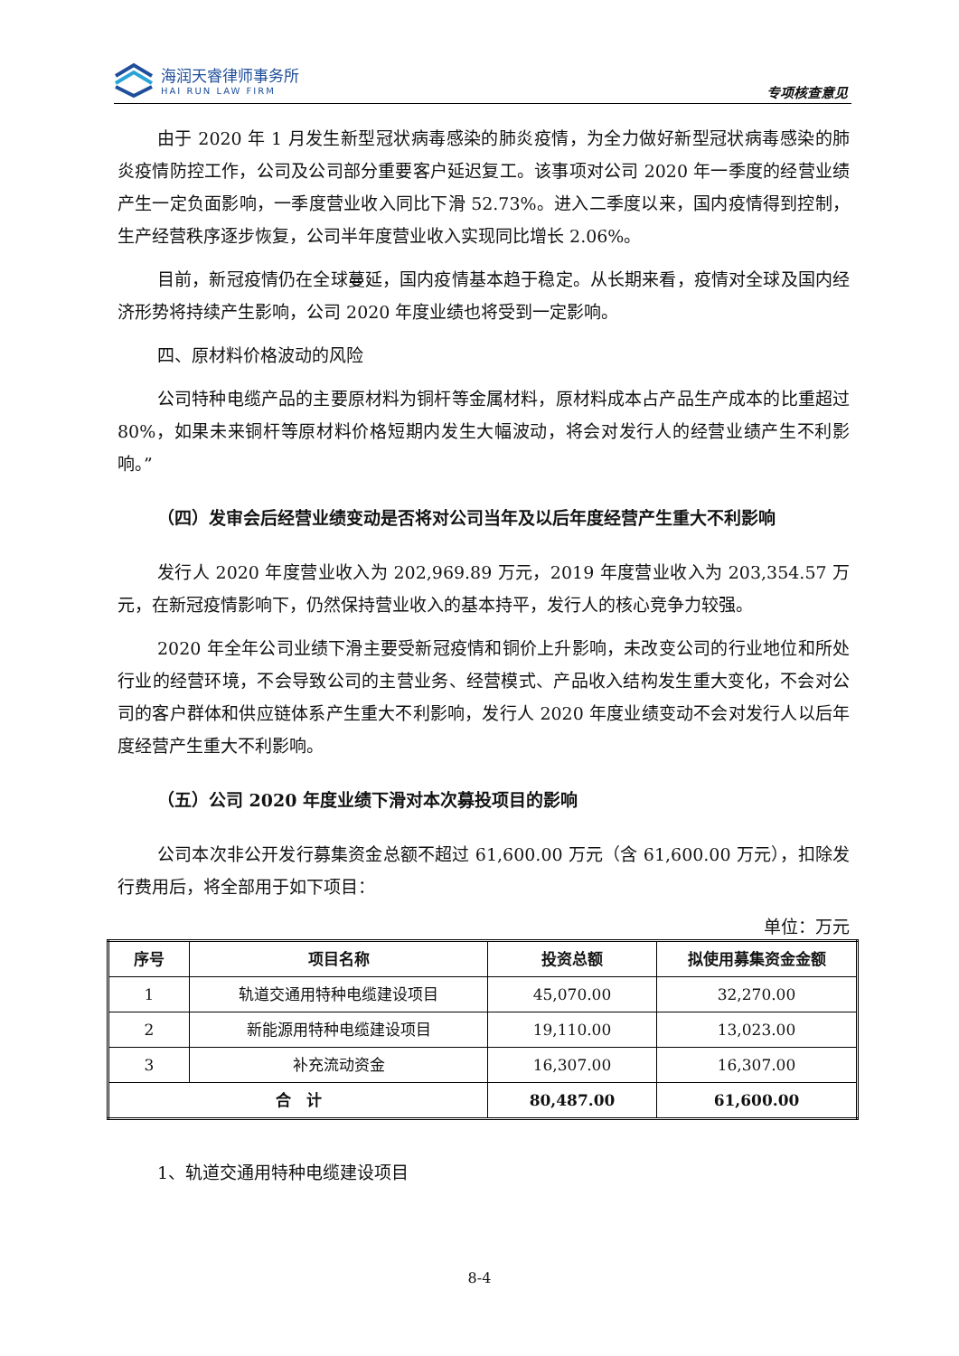海润天睿律师事务所
HAI RUN LAW FIRM
专项核查意见
由于 2020 年 1 月发生新型冠状病毒感染的肺炎疫情，为全力做好新型冠状病毒感染的肺炎疫情防控工作，公司及公司部分重要客户延迟复工。该事项对公司 2020 年一季度的经营业绩产生一定负面影响，一季度营业收入同比下滑 52.73%。进入二季度以来，国内疫情得到控制，生产经营秩序逐步恢复，公司半年度营业收入实现同比增长 2.06%。
目前，新冠疫情仍在全球蔓延，国内疫情基本趋于稳定。从长期来看，疫情对全球及国内经济形势将持续产生影响，公司 2020 年度业绩也将受到一定影响。
四、原材料价格波动的风险
公司特种电缆产品的主要原材料为铜杆等金属材料，原材料成本占产品生产成本的比重超过 80%，如果未来铜杆等原材料价格短期内发生大幅波动，将会对发行人的经营业绩产生不利影响。”
（四）发审会后经营业绩变动是否将对公司当年及以后年度经营产生重大不利影响
发行人 2020 年度营业收入为 202,969.89 万元，2019 年度营业收入为 203,354.57 万元，在新冠疫情影响下，仍然保持营业收入的基本持平，发行人的核心竞争力较强。
2020 年全年公司业绩下滑主要受新冠疫情和铜价上升影响，未改变公司的行业地位和所处行业的经营环境，不会导致公司的主营业务、经营模式、产品收入结构发生重大变化，不会对公司的客户群体和供应链体系产生重大不利影响，发行人 2020 年度业绩变动不会对发行人以后年度经营产生重大不利影响。
（五）公司 2020 年度业绩下滑对本次募投项目的影响
公司本次非公开发行募集资金总额不超过 61,600.00 万元（含 61,600.00 万元），扣除发行费用后，将全部用于如下项目：
单位：万元
| 序号 | 项目名称 | 投资总额 | 拟使用募集资金金额 |
| --- | --- | --- | --- |
| 1 | 轨道交通用特种电缆建设项目 | 45,070.00 | 32,270.00 |
| 2 | 新能源用特种电缆建设项目 | 19,110.00 | 13,023.00 |
| 3 | 补充流动资金 | 16,307.00 | 16,307.00 |
| 合 计 | | 80,487.00 | 61,600.00 |
1、轨道交通用特种电缆建设项目
8-4